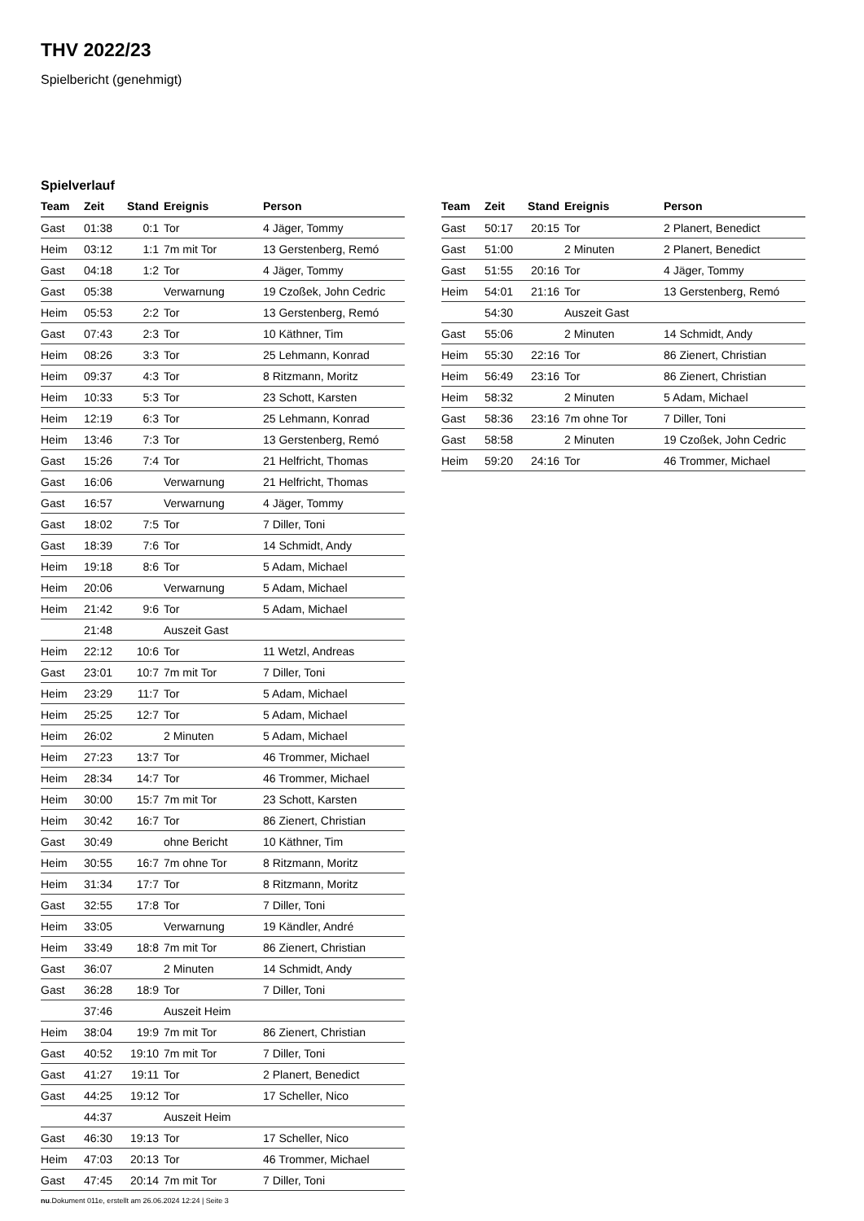THV 2022/23
Spielbericht (genehmigt)
Spielverlauf
| Team | Zeit | Stand | Ereignis | Person |
| --- | --- | --- | --- | --- |
| Gast | 01:38 | 0:1 | Tor | 4 Jäger, Tommy |
| Heim | 03:12 | 1:1 | 7m mit Tor | 13 Gerstenberg, Remó |
| Gast | 04:18 | 1:2 | Tor | 4 Jäger, Tommy |
| Gast | 05:38 | | Verwarnung | 19 Czoßek, John Cedric |
| Heim | 05:53 | 2:2 | Tor | 13 Gerstenberg, Remó |
| Gast | 07:43 | 2:3 | Tor | 10 Käthner, Tim |
| Heim | 08:26 | 3:3 | Tor | 25 Lehmann, Konrad |
| Heim | 09:37 | 4:3 | Tor | 8 Ritzmann, Moritz |
| Heim | 10:33 | 5:3 | Tor | 23 Schott, Karsten |
| Heim | 12:19 | 6:3 | Tor | 25 Lehmann, Konrad |
| Heim | 13:46 | 7:3 | Tor | 13 Gerstenberg, Remó |
| Gast | 15:26 | 7:4 | Tor | 21 Helfricht, Thomas |
| Gast | 16:06 | | Verwarnung | 21 Helfricht, Thomas |
| Gast | 16:57 | | Verwarnung | 4 Jäger, Tommy |
| Gast | 18:02 | 7:5 | Tor | 7 Diller, Toni |
| Gast | 18:39 | 7:6 | Tor | 14 Schmidt, Andy |
| Heim | 19:18 | 8:6 | Tor | 5 Adam, Michael |
| Heim | 20:06 | | Verwarnung | 5 Adam, Michael |
| Heim | 21:42 | 9:6 | Tor | 5 Adam, Michael |
| | 21:48 | | Auszeit Gast | |
| Heim | 22:12 | 10:6 | Tor | 11 Wetzl, Andreas |
| Gast | 23:01 | 10:7 | 7m mit Tor | 7 Diller, Toni |
| Heim | 23:29 | 11:7 | Tor | 5 Adam, Michael |
| Heim | 25:25 | 12:7 | Tor | 5 Adam, Michael |
| Heim | 26:02 | | 2 Minuten | 5 Adam, Michael |
| Heim | 27:23 | 13:7 | Tor | 46 Trommer, Michael |
| Heim | 28:34 | 14:7 | Tor | 46 Trommer, Michael |
| Heim | 30:00 | 15:7 | 7m mit Tor | 23 Schott, Karsten |
| Heim | 30:42 | 16:7 | Tor | 86 Zienert, Christian |
| Gast | 30:49 | | ohne Bericht | 10 Käthner, Tim |
| Heim | 30:55 | 16:7 | 7m ohne Tor | 8 Ritzmann, Moritz |
| Heim | 31:34 | 17:7 | Tor | 8 Ritzmann, Moritz |
| Gast | 32:55 | 17:8 | Tor | 7 Diller, Toni |
| Heim | 33:05 | | Verwarnung | 19 Kändler, André |
| Heim | 33:49 | 18:8 | 7m mit Tor | 86 Zienert, Christian |
| Gast | 36:07 | | 2 Minuten | 14 Schmidt, Andy |
| Gast | 36:28 | 18:9 | Tor | 7 Diller, Toni |
| | 37:46 | | Auszeit Heim | |
| Heim | 38:04 | 19:9 | 7m mit Tor | 86 Zienert, Christian |
| Gast | 40:52 | 19:10 | 7m mit Tor | 7 Diller, Toni |
| Gast | 41:27 | 19:11 | Tor | 2 Planert, Benedict |
| Gast | 44:25 | 19:12 | Tor | 17 Scheller, Nico |
| | 44:37 | | Auszeit Heim | |
| Gast | 46:30 | 19:13 | Tor | 17 Scheller, Nico |
| Heim | 47:03 | 20:13 | Tor | 46 Trommer, Michael |
| Gast | 47:45 | 20:14 | 7m mit Tor | 7 Diller, Toni |
| Team | Zeit | Stand | Ereignis | Person |
| --- | --- | --- | --- | --- |
| Gast | 50:17 | 20:15 | Tor | 2 Planert, Benedict |
| Gast | 51:00 | | 2 Minuten | 2 Planert, Benedict |
| Gast | 51:55 | 20:16 | Tor | 4 Jäger, Tommy |
| Heim | 54:01 | 21:16 | Tor | 13 Gerstenberg, Remó |
| | 54:30 | | Auszeit Gast | |
| Gast | 55:06 | | 2 Minuten | 14 Schmidt, Andy |
| Heim | 55:30 | 22:16 | Tor | 86 Zienert, Christian |
| Heim | 56:49 | 23:16 | Tor | 86 Zienert, Christian |
| Heim | 58:32 | | 2 Minuten | 5 Adam, Michael |
| Gast | 58:36 | 23:16 | 7m ohne Tor | 7 Diller, Toni |
| Gast | 58:58 | | 2 Minuten | 19 Czoßek, John Cedric |
| Heim | 59:20 | 24:16 | Tor | 46 Trommer, Michael |
nu.Dokument 011e, erstellt am 26.06.2024 12:24 | Seite 3